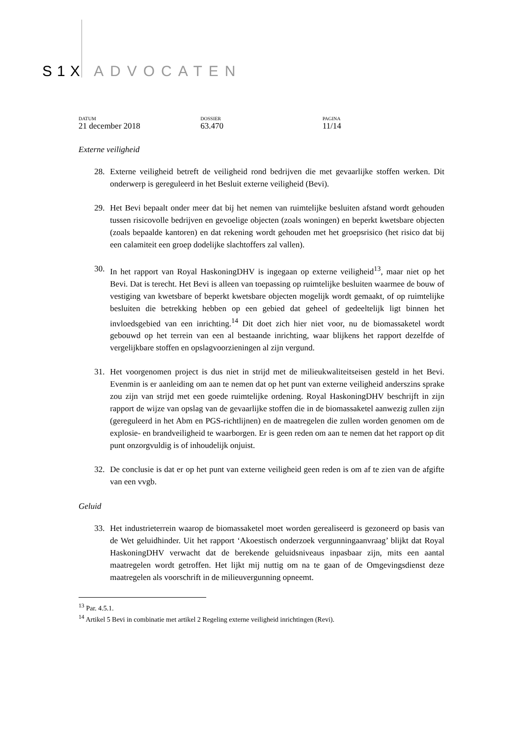S1X ADVOCATEN
DATUM
21 december 2018
DOSSIER
63.470
PAGINA
11/14
Externe veiligheid
28. Externe veiligheid betreft de veiligheid rond bedrijven die met gevaarlijke stoffen werken. Dit onderwerp is gereguleerd in het Besluit externe veiligheid (Bevi).
29. Het Bevi bepaalt onder meer dat bij het nemen van ruimtelijke besluiten afstand wordt gehouden tussen risicovolle bedrijven en gevoelige objecten (zoals woningen) en beperkt kwetsbare objecten (zoals bepaalde kantoren) en dat rekening wordt gehouden met het groepsrisico (het risico dat bij een calamiteit een groep dodelijke slachtoffers zal vallen).
30. In het rapport van Royal HaskoningDHV is ingegaan op externe veiligheid<sup>13</sup>, maar niet op het Bevi. Dat is terecht. Het Bevi is alleen van toepassing op ruimtelijke besluiten waarmee de bouw of vestiging van kwetsbare of beperkt kwetsbare objecten mogelijk wordt gemaakt, of op ruimtelijke besluiten die betrekking hebben op een gebied dat geheel of gedeeltelijk ligt binnen het invloedsgebied van een inrichting.<sup>14</sup> Dit doet zich hier niet voor, nu de biomassaketel wordt gebouwd op het terrein van een al bestaande inrichting, waar blijkens het rapport dezelfde of vergelijkbare stoffen en opslagvoorzieningen al zijn vergund.
31. Het voorgenomen project is dus niet in strijd met de milieukwaliteitseisen gesteld in het Bevi. Evenmin is er aanleiding om aan te nemen dat op het punt van externe veiligheid anderszins sprake zou zijn van strijd met een goede ruimtelijke ordening. Royal HaskoningDHV beschrijft in zijn rapport de wijze van opslag van de gevaarlijke stoffen die in de biomassaketel aanwezig zullen zijn (gereguleerd in het Abm en PGS-richtlijnen) en de maatregelen die zullen worden genomen om de explosie- en brandveiligheid te waarborgen. Er is geen reden om aan te nemen dat het rapport op dit punt onzorgvuldig is of inhoudelijk onjuist.
32. De conclusie is dat er op het punt van externe veiligheid geen reden is om af te zien van de afgifte van een vvgb.
Geluid
33. Het industrieterrein waarop de biomassaketel moet worden gerealiseerd is gezoneerd op basis van de Wet geluidhinder. Uit het rapport ‘Akoestisch onderzoek vergunningaanvraag’ blijkt dat Royal HaskoningDHV verwacht dat de berekende geluidsniveaus inpasbaar zijn, mits een aantal maatregelen wordt getroffen. Het lijkt mij nuttig om na te gaan of de Omgevingsdienst deze maatregelen als voorschrift in de milieuvergunning opneemt.
<sup>13</sup> Par. 4.5.1.
<sup>14</sup> Artikel 5 Bevi in combinatie met artikel 2 Regeling externe veiligheid inrichtingen (Revi).